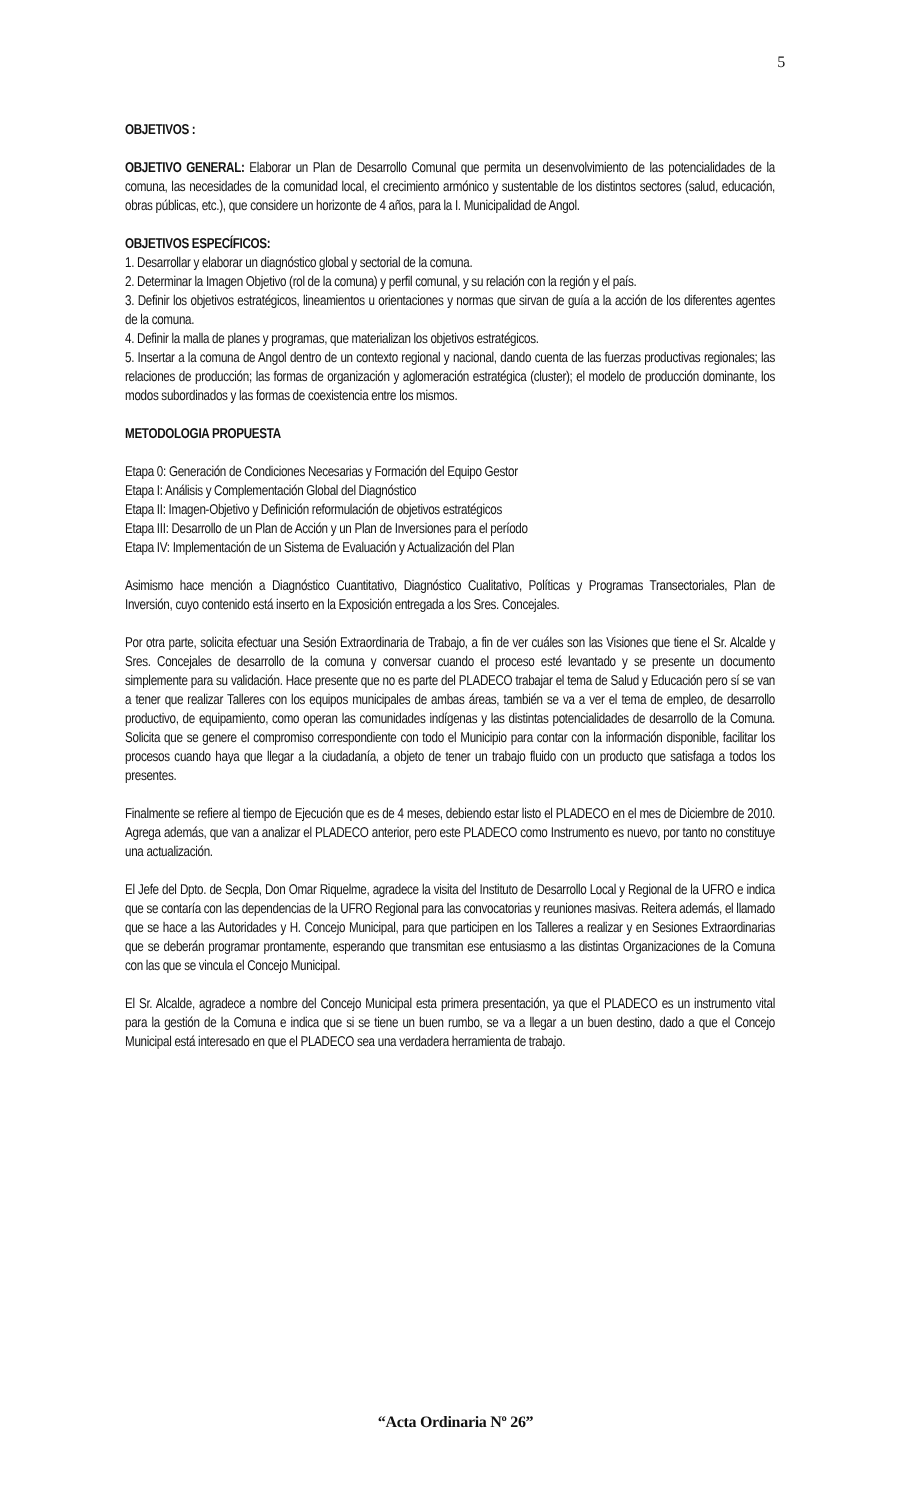5
OBJETIVOS :
OBJETIVO GENERAL: Elaborar un Plan de Desarrollo Comunal que permita un desenvolvimiento de las potencialidades de la comuna, las necesidades de la comunidad local, el crecimiento armónico y sustentable de los distintos sectores (salud, educación, obras públicas, etc.), que considere un horizonte de 4 años, para la I. Municipalidad de Angol.
OBJETIVOS ESPECÍFICOS:
1. Desarrollar y elaborar un diagnóstico global y sectorial de la comuna.
2. Determinar la Imagen Objetivo (rol de la comuna) y perfil comunal, y su relación con la región y el país.
3. Definir los objetivos estratégicos, lineamientos u orientaciones y normas que sirvan de guía a la acción de los diferentes agentes de la comuna.
4. Definir la malla de planes y programas, que materializan los objetivos estratégicos.
5. Insertar a la comuna de Angol dentro de un contexto regional y nacional, dando cuenta de las fuerzas productivas regionales; las relaciones de producción; las formas de organización y aglomeración estratégica (cluster); el modelo de producción dominante, los modos subordinados y las formas de coexistencia entre los mismos.
METODOLOGIA PROPUESTA
Etapa 0: Generación de Condiciones Necesarias y Formación del Equipo Gestor
Etapa I: Análisis y Complementación Global del Diagnóstico
Etapa II: Imagen-Objetivo y Definición reformulación de objetivos estratégicos
Etapa III: Desarrollo de un Plan de Acción y un Plan de Inversiones para el período
Etapa IV: Implementación de un Sistema de Evaluación y Actualización del Plan
Asimismo hace mención a Diagnóstico Cuantitativo, Diagnóstico Cualitativo, Políticas y Programas Transectoriales, Plan de Inversión, cuyo contenido está inserto en la Exposición entregada a los Sres. Concejales.
Por otra parte, solicita efectuar una Sesión Extraordinaria de Trabajo, a fin de ver cuáles son las Visiones que tiene el Sr. Alcalde y Sres. Concejales de desarrollo de la comuna y conversar cuando el proceso esté levantado y se presente un documento simplemente para su validación. Hace presente que no es parte del PLADECO trabajar el tema de Salud y Educación pero sí se van a tener que realizar Talleres con los equipos municipales de ambas áreas, también se va a ver el tema de empleo, de desarrollo productivo, de equipamiento, como operan las comunidades indígenas y las distintas potencialidades de desarrollo de la Comuna. Solicita que se genere el compromiso correspondiente con todo el Municipio para contar con la información disponible, facilitar los procesos cuando haya que llegar a la ciudadanía, a objeto de tener un trabajo fluido con un producto que satisfaga a todos los presentes.
Finalmente se refiere al tiempo de Ejecución que es de 4 meses, debiendo estar listo el PLADECO en el mes de Diciembre de 2010. Agrega además, que van a analizar el PLADECO anterior, pero este PLADECO como Instrumento es nuevo, por tanto no constituye una actualización.
El Jefe del Dpto. de Secpla, Don Omar Riquelme, agradece la visita del Instituto de Desarrollo Local y Regional de la UFRO e indica que se contaría con las dependencias de la UFRO Regional para las convocatorias y reuniones masivas. Reitera además, el llamado que se hace a las Autoridades y H. Concejo Municipal, para que participen en los Talleres a realizar y en Sesiones Extraordinarias que se deberán programar prontamente, esperando que transmitan ese entusiasmo a las distintas Organizaciones de la Comuna con las que se vincula el Concejo Municipal.
El Sr. Alcalde, agradece a nombre del Concejo Municipal esta primera presentación, ya que el PLADECO es un instrumento vital para la gestión de la Comuna e indica que si se tiene un buen rumbo, se va a llegar a un buen destino, dado a que el Concejo Municipal está interesado en que el PLADECO sea una verdadera herramienta de trabajo.
“Acta Ordinaria Nº 26”